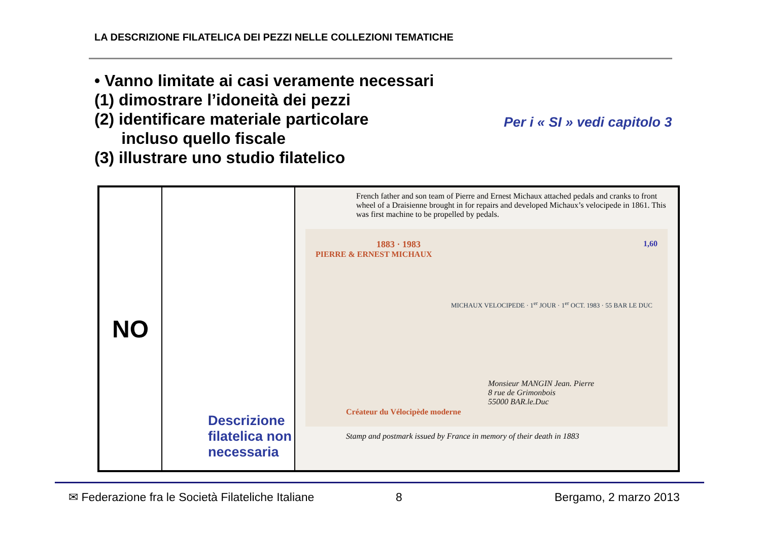LA DESCRIZIONE FILATELICA DEI PEZZI NELLE COLLEZIONI TEMATICHE
• Vanno limitate ai casi veramente necessari
(1) dimostrare l’idoneità dei pezzi
(2) identificare materiale particolare
incluso quello fiscale
(3) illustrare uno studio filatelico
Per i « SI » vedi capitolo 3
| NO | Descrizione filatelica non necessaria | French father and son team of Pierre and Ernest Michaux attached pedals and cranks to front wheel of a Draisienne brought in for repairs and developed Michaux’s velocipede in 1861. This was first machine to be propelled by pedals. 1883 · 1983 PIERRE & ERNEST MICHAUX Créateur du Vélocipède moderne MICHAUX VELOCIPEDE · 1<sup>er</sup> JOUR · 1<sup>er</sup> OCT. 1983 · 55 BAR LE DUC 1,60 Monsieur MANGIN Jean. Pierre 8 rue de Grimonbois 55000 BAR.le.Duc Stamp and postmark issued by France in memory of their death in 1883 |
✉ Federazione fra le Società Filateliche Italiane
8 Bergamo, 2 marzo 2013